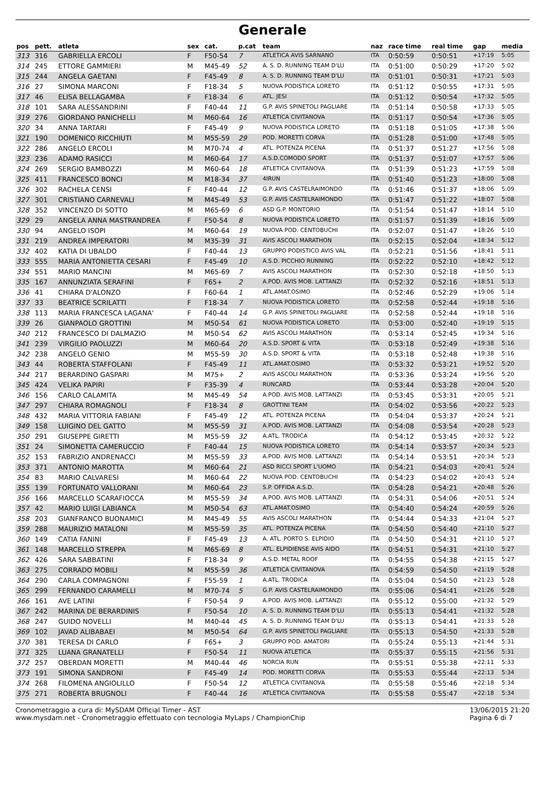Generale
| pos | pett. | atleta | sex | cat. | p.cat | team | naz | race time | real time | gap | media |
| --- | --- | --- | --- | --- | --- | --- | --- | --- | --- | --- | --- |
| 313 | 316 | GABRIELLA ERCOLI | F | F50-54 | 7 | ATLETICA AVIS SARNANO | ITA | 0:50:59 | 0:50:51 | +17:19 | 5:05 |
| 314 | 245 | ETTORE GAMMIERI | M | M45-49 | 52 | A. S. D. RUNNING TEAM D'LU | ITA | 0:51:00 | 0:50:29 | +17:20 | 5:02 |
| 315 | 244 | ANGELA GAETANI | F | F45-49 | 8 | A. S. D. RUNNING TEAM D'LU | ITA | 0:51:01 | 0:50:31 | +17:21 | 5:03 |
| 316 | 27 | SIMONA MARCONI | F | F18-34 | 5 | NUOVA PODISTICA LORETO | ITA | 0:51:12 | 0:50:55 | +17:31 | 5:05 |
| 317 | 46 | ELISA BELLAGAMBA | F | F18-34 | 6 | ATL. JESI | ITA | 0:51:12 | 0:50:54 | +17:32 | 5:05 |
| 318 | 101 | SARA ALESSANDRINI | F | F40-44 | 11 | G.P. AVIS SPINETOLI PAGLIARE | ITA | 0:51:14 | 0:50:58 | +17:33 | 5:05 |
| 319 | 276 | GIORDANO PANICHELLI | M | M60-64 | 16 | ATLETICA CIVITANOVA | ITA | 0:51:17 | 0:50:54 | +17:36 | 5:05 |
| 320 | 34 | ANNA TARTARI | F | F45-49 | 9 | NUOVA PODISTICA LORETO | ITA | 0:51:18 | 0:51:05 | +17:38 | 5:06 |
| 321 | 190 | DOMENICO RICCHIUTI | M | M55-59 | 29 | POD. MORETTI CORVA | ITA | 0:51:28 | 0:51:00 | +17:48 | 5:05 |
| 322 | 286 | ANGELO ERCOLI | M | M70-74 | 4 | ATL. POTENZA PICENA | ITA | 0:51:37 | 0:51:27 | +17:56 | 5:08 |
| 323 | 236 | ADAMO RASICCI | M | M60-64 | 17 | A.S.D.COMODO SPORT | ITA | 0:51:37 | 0:51:07 | +17:57 | 5:06 |
| 324 | 269 | SERGIO BAMBOZZI | M | M60-64 | 18 | ATLETICA CIVITANOVA | ITA | 0:51:39 | 0:51:23 | +17:59 | 5:08 |
| 325 | 411 | FRANCESCO BONCI | M | M18-34 | 37 | 4IRUN | ITA | 0:51:40 | 0:51:23 | +18:00 | 5:08 |
| 326 | 302 | RACHELA CENSI | F | F40-44 | 12 | G.P. AVIS CASTELRAIMONDO | ITA | 0:51:46 | 0:51:37 | +18:06 | 5:09 |
| 327 | 301 | CRISTIANO CARNEVALI | M | M45-49 | 53 | G.P. AVIS CASTELRAIMONDO | ITA | 0:51:47 | 0:51:22 | +18:07 | 5:08 |
| 328 | 352 | VINCENZO DI SOTTO | M | M65-69 | 6 | ASD G.P. MONTORIO | ITA | 0:51:54 | 0:51:47 | +18:14 | 5:10 |
| 329 | 29 | ANGELA ANNA MASTRANDREA | F | F50-54 | 8 | NUOVA PODISTICA LORETO | ITA | 0:51:57 | 0:51:39 | +18:16 | 5:09 |
| 330 | 94 | ANGELO ISOPI | M | M60-64 | 19 | NUOVA POD. CENTOBUCHI | ITA | 0:52:07 | 0:51:47 | +18:26 | 5:10 |
| 331 | 219 | ANDREA IMPERATORI | M | M35-39 | 31 | AVIS ASCOLI MARATHON | ITA | 0:52:15 | 0:52:04 | +18:34 | 5:12 |
| 332 | 402 | KATIA DI UBALDO | F | F40-44 | 13 | GRUPPO PODISTICO AVIS VAL | ITA | 0:52:21 | 0:51:56 | +18:41 | 5:11 |
| 333 | 555 | MARIA ANTONIETTA CESARI | F | F45-49 | 10 | A.S.D. PICCHIO RUNNING | ITA | 0:52:22 | 0:52:10 | +18:42 | 5:12 |
| 334 | 551 | MARIO MANCINI | M | M65-69 | 7 | AVIS ASCOLI MARATHON | ITA | 0:52:30 | 0:52:18 | +18:50 | 5:13 |
| 335 | 167 | ANNUNZIATA SERAFINI | F | F65+ | 2 | A.POD. AVIS MOB. LATTANZI | ITA | 0:52:32 | 0:52:16 | +18:51 | 5:13 |
| 336 | 41 | CHIARA D'ALONZO | F | F60-64 | 1 | ATL.AMAT.OSIMO | ITA | 0:52:46 | 0:52:29 | +19:06 | 5:14 |
| 337 | 33 | BEATRICE SCRILATTI | F | F18-34 | 7 | NUOVA PODISTICA LORETO | ITA | 0:52:58 | 0:52:44 | +19:18 | 5:16 |
| 338 | 113 | MARIA FRANCESCA LAGANA' | F | F40-44 | 14 | G.P. AVIS SPINETOLI PAGLIARE | ITA | 0:52:58 | 0:52:44 | +19:18 | 5:16 |
| 339 | 26 | GIANPAOLO GROTTINI | M | M50-54 | 61 | NUOVA PODISTICA LORETO | ITA | 0:53:00 | 0:52:40 | +19:19 | 5:15 |
| 340 | 212 | FRANCESCO DI DALMAZIO | M | M50-54 | 62 | AVIS ASCOLI MARATHON | ITA | 0:53:14 | 0:52:45 | +19:34 | 5:16 |
| 341 | 239 | VIRGILIO PAOLUZZI | M | M60-64 | 20 | A.S.D. SPORT & VITA | ITA | 0:53:18 | 0:52:49 | +19:38 | 5:16 |
| 342 | 238 | ANGELO GENIO | M | M55-59 | 30 | A.S.D. SPORT & VITA | ITA | 0:53:18 | 0:52:48 | +19:38 | 5:16 |
| 343 | 44 | ROBERTA STAFFOLANI | F | F45-49 | 11 | ATL.AMAT.OSIMO | ITA | 0:53:32 | 0:53:21 | +19:52 | 5:20 |
| 344 | 217 | BERARDINO GASPARI | M | M75+ | 2 | AVIS ASCOLI MARATHON | ITA | 0:53:36 | 0:53:24 | +19:56 | 5:20 |
| 345 | 424 | VELIKA PAPIRI | F | F35-39 | 4 | RUNCARD | ITA | 0:53:44 | 0:53:28 | +20:04 | 5:20 |
| 346 | 156 | CARLO CALAMITA | M | M45-49 | 54 | A.POD. AVIS MOB. LATTANZI | ITA | 0:53:45 | 0:53:31 | +20:05 | 5:21 |
| 347 | 297 | CHIARA ROMAGNOLI | F | F18-34 | 8 | GROTTINI TEAM | ITA | 0:54:02 | 0:53:56 | +20:22 | 5:23 |
| 348 | 432 | MARIA VITTORIA FABIANI | F | F45-49 | 12 | ATL. POTENZA PICENA | ITA | 0:54:04 | 0:53:37 | +20:24 | 5:21 |
| 349 | 158 | LUIGINO DEL GATTO | M | M55-59 | 31 | A.POD. AVIS MOB. LATTANZI | ITA | 0:54:08 | 0:53:54 | +20:28 | 5:23 |
| 350 | 291 | GIUSEPPE GIRETTI | M | M55-59 | 32 | A.ATL. TRODICA | ITA | 0:54:12 | 0:53:45 | +20:32 | 5:22 |
| 351 | 24 | SIMONETTA CAMERUCCIO | F | F40-44 | 15 | NUOVA PODISTICA LORETO | ITA | 0:54:14 | 0:53:57 | +20:34 | 5:23 |
| 352 | 153 | FABRIZIO ANDRENACCI | M | M55-59 | 33 | A.POD. AVIS MOB. LATTANZI | ITA | 0:54:14 | 0:53:51 | +20:34 | 5:23 |
| 353 | 371 | ANTONIO MAROTTA | M | M60-64 | 21 | ASD RICCI SPORT L'UOMO | ITA | 0:54:21 | 0:54:03 | +20:41 | 5:24 |
| 354 | 83 | MARIO CALVARESI | M | M60-64 | 22 | NUOVA POD. CENTOBUCHI | ITA | 0:54:23 | 0:54:02 | +20:43 | 5:24 |
| 355 | 139 | FORTUNATO VALLORANI | M | M60-64 | 23 | S.P. OFFIDA A.S.D. | ITA | 0:54:28 | 0:54:21 | +20:48 | 5:26 |
| 356 | 166 | MARCELLO SCARAFIOCCA | M | M55-59 | 34 | A.POD. AVIS MOB. LATTANZI | ITA | 0:54:31 | 0:54:06 | +20:51 | 5:24 |
| 357 | 42 | MARIO LUIGI LABIANCA | M | M50-54 | 63 | ATL.AMAT.OSIMO | ITA | 0:54:40 | 0:54:24 | +20:59 | 5:26 |
| 358 | 203 | GIANFRANCO BUONAMICI | M | M45-49 | 55 | AVIS ASCOLI MARATHON | ITA | 0:54:44 | 0:54:33 | +21:04 | 5:27 |
| 359 | 288 | MAURIZIO MATALONI | M | M55-59 | 35 | ATL. POTENZA PICENA | ITA | 0:54:50 | 0:54:40 | +21:10 | 5:27 |
| 360 | 149 | CATIA FANINI | F | F45-49 | 13 | A. ATL. PORTO S. ELPIDIO | ITA | 0:54:50 | 0:54:31 | +21:10 | 5:27 |
| 361 | 148 | MARCELLO STREPPA | M | M65-69 | 8 | ATL. ELPIDIENSE AVIS AIDO | ITA | 0:54:51 | 0:54:31 | +21:10 | 5:27 |
| 362 | 426 | SARA SABBATINI | F | F18-34 | 9 | A.S.D. METAL ROOF | ITA | 0:54:55 | 0:54:38 | +21:15 | 5:27 |
| 363 | 275 | CORRADO MOBILI | M | M55-59 | 36 | ATLETICA CIVITANOVA | ITA | 0:54:59 | 0:54:50 | +21:19 | 5:28 |
| 364 | 290 | CARLA COMPAGNONI | F | F55-59 | 1 | A.ATL. TRODICA | ITA | 0:55:04 | 0:54:50 | +21:23 | 5:28 |
| 365 | 299 | FERNANDO CARAMELLI | M | M70-74 | 5 | G.P. AVIS CASTELRAIMONDO | ITA | 0:55:06 | 0:54:41 | +21:26 | 5:28 |
| 366 | 161 | AVE LATINI | F | F50-54 | 9 | A.POD. AVIS MOB. LATTANZI | ITA | 0:55:12 | 0:55:00 | +21:32 | 5:29 |
| 367 | 242 | MARINA DE BERARDINIS | F | F50-54 | 10 | A. S. D. RUNNING TEAM D'LU | ITA | 0:55:13 | 0:54:41 | +21:32 | 5:28 |
| 368 | 247 | GUIDO NOVELLI | M | M40-44 | 45 | A. S. D. RUNNING TEAM D'LU | ITA | 0:55:13 | 0:54:41 | +21:33 | 5:28 |
| 369 | 102 | JAVAD ALIBABAEI | M | M50-54 | 64 | G.P. AVIS SPINETOLI PAGLIARE | ITA | 0:55:13 | 0:54:50 | +21:33 | 5:28 |
| 370 | 381 | TERESA DI CARLO | F | F65+ | 3 | GRUPPO POD. AMATORI | ITA | 0:55:24 | 0:55:13 | +21:44 | 5:31 |
| 371 | 325 | LUANA GRANATELLI | F | F50-54 | 11 | NUOVA ATLETICA | ITA | 0:55:37 | 0:55:15 | +21:56 | 5:31 |
| 372 | 257 | OBERDAN MORETTI | M | M40-44 | 46 | NORCIA RUN | ITA | 0:55:51 | 0:55:38 | +22:11 | 5:33 |
| 373 | 191 | SIMONA SANDRONI | F | F45-49 | 14 | POD. MORETTI CORVA | ITA | 0:55:53 | 0:55:44 | +22:13 | 5:34 |
| 374 | 268 | FILOMENA ANGIOLILLO | F | F50-54 | 12 | ATLETICA CIVITANOVA | ITA | 0:55:58 | 0:55:46 | +22:18 | 5:34 |
| 375 | 271 | ROBERTA BRUGNOLI | F | F40-44 | 16 | ATLETICA CIVITANOVA | ITA | 0:55:58 | 0:55:47 | +22:18 | 5:34 |
Cronometraggio a cura di: MySDAM Official Timer - AST
www.mysdam.net - Cronometraggio effettuato con tecnologia MyLaps / ChampionChip
13/06/2015 21:20
Pagina 6 di 7